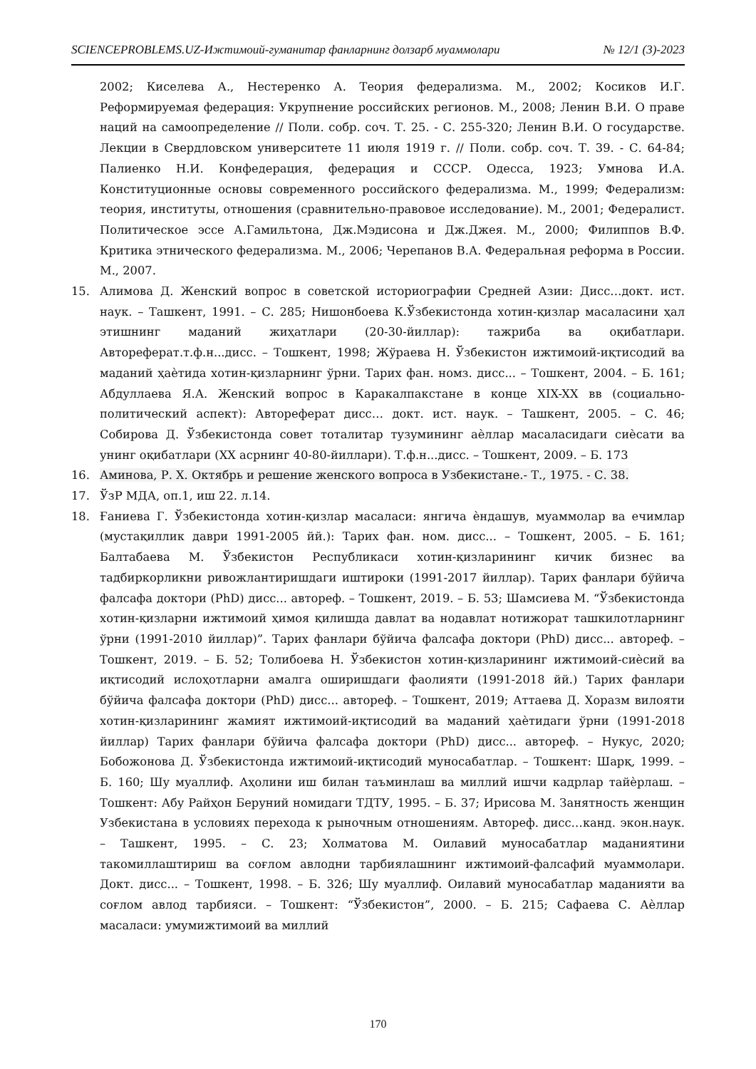SCIENCEPROBLEMS.UZ-Ижтимоий-гуманитар фанларнинг долзарб муаммолари № 12/1 (3)-2023
2002; Киселева А., Нестеренко А. Теория федерализма. М., 2002; Косиков И.Г. Реформируемая федерация: Укрупнение российских регионов. М., 2008; Ленин В.И. О праве наций на самоопределение // Поли. собр. соч. Т. 25. - С. 255-320; Ленин В.И. О государстве. Лекции в Свердловском университете 11 июля 1919 г. // Поли. собр. соч. Т. 39. - С. 64-84; Палиенко Н.И. Конфедерация, федерация и СССР. Одесса, 1923; Умнова И.А. Конституционные основы современного российского федерализма. М., 1999; Федерализм: теория, институты, отношения (сравнительно-правовое исследование). М., 2001; Федералист. Политическое эссе А.Гамильтона, Дж.Мэдисона и Дж.Джея. М., 2000; Филиппов В.Ф. Критика этнического федерализма. М., 2006; Черепанов В.А. Федеральная реформа в России. М., 2007.
15. Алимова Д. Женский вопрос в советской историографии Средней Азии: Дисс…докт. ист. наук. – Ташкент, 1991. – С. 285; Нишонбоева К.Ўзбекистонда хотин-қизлар масаласини ҳал этишнинг маданий жиҳатлари (20-30-йиллар): тажриба ва оқибатлари. Автореферат.т.ф.н...дисс. – Тошкент, 1998; Жўраева Н. Ўзбекистон ижтимоий-иқтисодий ва маданий ҳаѐтида хотин-қизларнинг ўрни. Тарих фан. номз. дисс... – Тошкент, 2004. – Б. 161; Абдуллаева Я.А. Женский вопрос в Каракалпакстане в конце XIX-XX вв (социально-политический аспект): Автореферат дисс… докт. ист. наук. – Ташкент, 2005. – С. 46; Собирова Д. Ўзбекистонда совет тоталитар тузумининг аѐллар масаласидаги сиѐсати ва унинг оқибатлари (XX асрнинг 40-80-йиллари). Т.ф.н...дисс. – Тошкент, 2009. – Б. 173
16. Аминова, Р. Х. Октябрь и решение женского вопроса в Узбекистане.- Т., 1975. - С. 38.
17. ЎзР МДА, оп.1, иш 22. л.14.
18. Ғаниева Г. Ўзбекистонда хотин-қизлар масаласи: янгича ѐндашув, муаммолар ва ечимлар (мустақиллик даври 1991-2005 йй.): Тарих фан. ном. дисс... – Тошкент, 2005. – Б. 161; Балтабаева М. Ўзбекистон Республикаси хотин-қизларининг кичик бизнес ва тадбиркорликни ривожлантиришдаги иштироки (1991-2017 йиллар). Тарих фанлари бўйича фалсафа доктори (PhD) дисс... автореф. – Тошкент, 2019. – Б. 53; Шамсиева М. “Ўзбекистонда хотин-қизларни ижтимоий ҳимоя қилишда давлат ва нодавлат нотижорат ташкилотларнинг ўрни (1991-2010 йиллар)”. Тарих фанлари бўйича фалсафа доктори (PhD) дисс... автореф. – Тошкент, 2019. – Б. 52; Толибоева Н. Ўзбекистон хотин-қизларининг ижтимоий-сиѐсий ва иқтисодий ислоҳотларни амалга оширишдаги фаолияти (1991-2018 йй.) Тарих фанлари бўйича фалсафа доктори (PhD) дисс... автореф. – Тошкент, 2019; Аттаева Д. Хоразм вилояти хотин-қизларининг жамият ижтимоий-иқтисодий ва маданий ҳаѐтидаги ўрни (1991-2018 йиллар) Тарих фанлари бўйича фалсафа доктори (PhD) дисс... автореф. – Нукус, 2020; Бобожонова Д. Ўзбекистонда ижтимоий-иқтисодий муносабатлар. – Тошкент: Шарқ, 1999. – Б. 160; Шу муаллиф. Аҳолини иш билан таъминлаш ва миллий ишчи кадрлар тайѐрлаш. – Тошкент: Абу Райҳон Беруний номидаги ТДТУ, 1995. – Б. 37; Ирисова М. Занятность женщин Узбекистана в условиях перехода к рыночным отношениям. Автореф. дисс…канд. экон.наук. – Ташкент, 1995. – С. 23; Холматова М. Оилавий муносабатлар маданиятини такомиллаштириш ва соғлом авлодни тарбиялашнинг ижтимоий-фалсафий муаммолари. Докт. дисс... – Тошкент, 1998. – Б. 326; Шу муаллиф. Оилавий муносабатлар маданияти ва соғлом авлод тарбияси. – Тошкент: “Ўзбекистон”, 2000. – Б. 215; Сафаева С. Аѐллар масаласи: умумижтимоий ва миллий
170